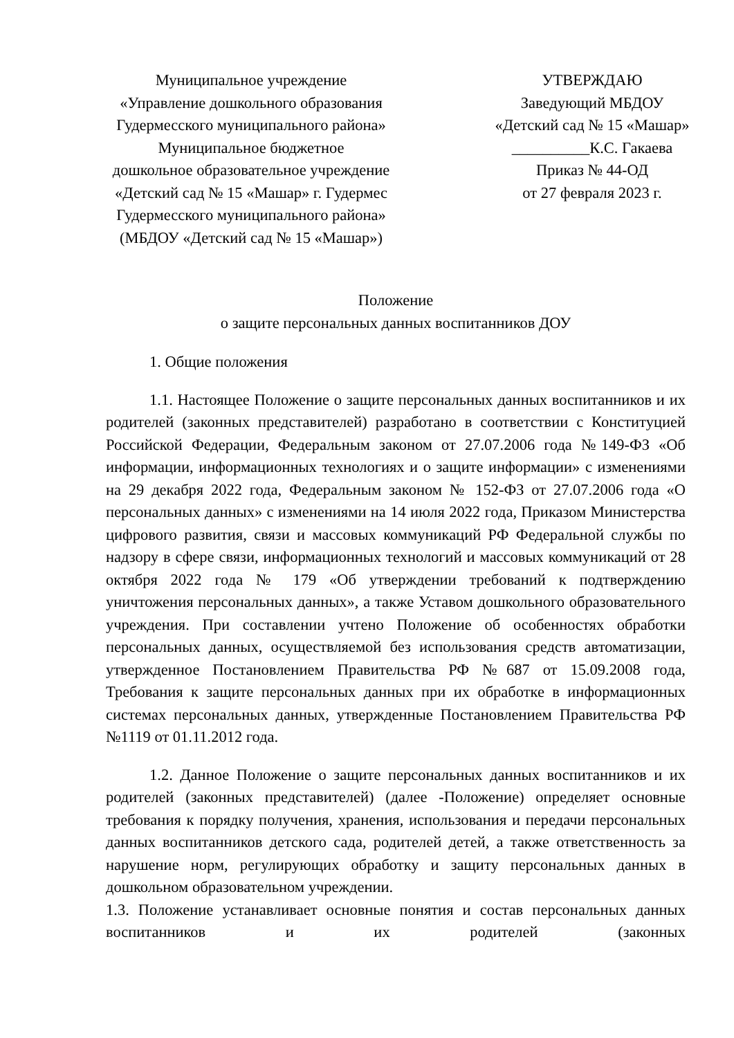Муниципальное учреждение
«Управление дошкольного образования
Гудермесского муниципального района»
Муниципальное бюджетное
дошкольное образовательное учреждение
«Детский сад № 15 «Машар» г. Гудермес
Гудермесского муниципального района»
(МБДОУ «Детский сад № 15 «Машар»)
УТВЕРЖДАЮ
Заведующий МБДОУ
«Детский сад № 15 «Машар»
__________К.С. Гакаева
Приказ № 44-ОД
от 27 февраля 2023 г.
Положение
о защите персональных данных воспитанников ДОУ
1. Общие положения
1.1. Настоящее Положение о защите персональных данных воспитанников и их родителей (законных представителей) разработано в соответствии с Конституцией Российской Федерации, Федеральным законом от 27.07.2006 года №149-ФЗ «Об информации, информационных технологиях и о защите информации» с изменениями на 29 декабря 2022 года, Федеральным законом № 152-ФЗ от 27.07.2006 года «О персональных данных» с изменениями на 14 июля 2022 года, Приказом Министерства цифрового развития, связи и массовых коммуникаций РФ Федеральной службы по надзору в сфере связи, информационных технологий и массовых коммуникаций от 28 октября 2022 года № 179 «Об утверждении требований к подтверждению уничтожения персональных данных», а также Уставом дошкольного образовательного учреждения. При составлении учтено Положение об особенностях обработки персональных данных, осуществляемой без использования средств автоматизации, утвержденное Постановлением Правительства РФ №687 от 15.09.2008 года, Требования к защите персональных данных при их обработке в информационных системах персональных данных, утвержденные Постановлением Правительства РФ №1119 от 01.11.2012 года.
1.2. Данное Положение о защите персональных данных воспитанников и их родителей (законных представителей) (далее -Положение) определяет основные требования к порядку получения, хранения, использования и передачи персональных данных воспитанников детского сада, родителей детей, а также ответственность за нарушение норм, регулирующих обработку и защиту персональных данных в дошкольном образовательном учреждении.
1.3. Положение устанавливает основные понятия и состав персональных данных воспитанников и их родителей (законных